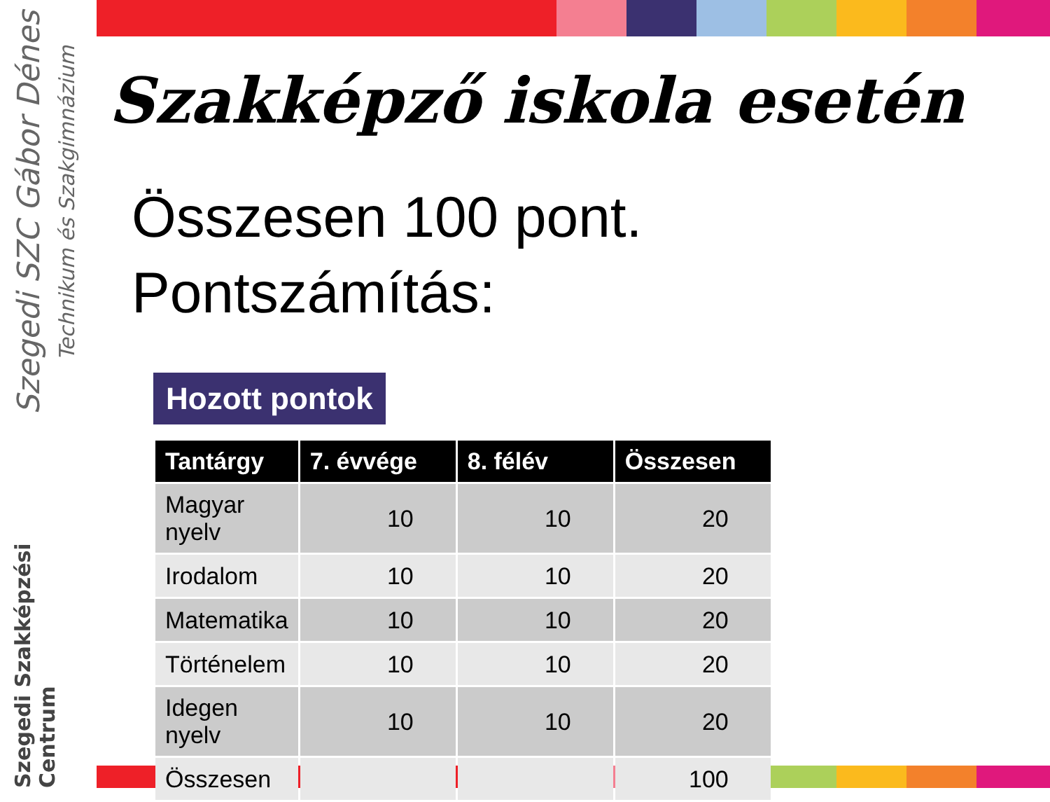Szegedi SZC Gábor Dénes
Technikum és Szakgimnázium
Szegedi Szakképzési Centrum
Szakképző iskola esetén
Összesen 100 pont.
Pontszámítás:
Hozott pontok
| Tantárgy | 7. évvége | 8. félév | Összesen |
| --- | --- | --- | --- |
| Magyar nyelv | 10 | 10 | 20 |
| Irodalom | 10 | 10 | 20 |
| Matematika | 10 | 10 | 20 |
| Történelem | 10 | 10 | 20 |
| Idegen nyelv | 10 | 10 | 20 |
| Összesen | | | 100 |